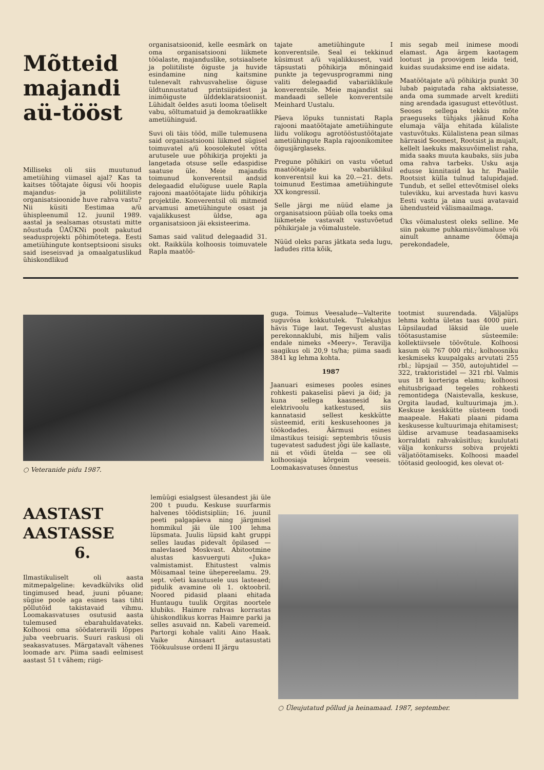Mõtteid majandi aü-tööst
Milliseks oli siis muutunud ametiühing viimasel ajal? Kas ta kaitses töötajate õigusi või hoopis majandus- ja poliitiliste organisatsioonide huve rahva vastu? Nii küsiti Eestimaa a/ü ühispleenumil 12. juunil 1989. aastal ja sealsamas otsustati mitte nõustuda ÜAÜKNi poolt pakutud seadusprojekti põhimõtetega. Eesti ametiühingute kontseptsiooni sisuks said iseseisvad ja omaalgatuslikud ühiskondlikud
organisatsioonid, kelle eesmärk on oma organisatsiooni liikmete tööalaste, majanduslike, sotsiaalsete ja poliitiliste õiguste ja huvide esindamine ning kaitsmine tulenevalt rahvusvahelise õiguse üldtunnustatud printsiipidest ja inimõiguste ülddeklaratsioonist. Lühidalt öeldes asuti looma tõeliselt vabu, sõltumatuid ja demokraatlikke ametiühinguid.
Suvi oli täis tööd, mille tulemusena said organisatsiooni liikmed sügisel toimuvatel a/ü koosolekutel võtta arutusele uue põhikirja projekti ja langetada otsuse selle edaspidise saatuse üle. Meie majandis toimunud konverentsil andsid delegaadid eluõiguse uuele Rapla rajooni maatöötajate liidu põhikirja projektile. Konverentsil oli mitmeid arvamusi ametiühingute osast ja vajalikkusest üldse, aga organisatsioon jäi eksisteerima.
Samas said valitud delegaadid 31. okt. Raikküla kolhoosis toimuvatele Rapla maatöö-
tajate ametiühingute I konverentsile. Seal ei tekkinud küsimust a/ü vajalikkusest, vaid täpsustati põhikirja mõningaid punkte ja tegevusprogrammi ning valiti delegaadid vabariiklikule konverentsile. Meie majandist sai mandaadi sellele konverentsile Meinhard Uustalu.
Päeva lõpuks tunnistati Rapla rajooni maatöötajate ametiühingute liidu volikogu agrotööstustöötajate ametiühingute Rapla rajoonikomitee õigusjärglaseks.
Pregune põhikiri on vastu võetud maatöötajate vabariiklikul konverentsil kui ka 20.—21. dets. toimunud Eestimaa ametiühingute XX kongressil.
Selle järgi me nüüd elame ja organisatsioon püüab olla toeks oma liikmetele vastavalt vastuvõetud põhikirjale ja võimalustele.
Nüüd oleks paras jätkata seda lugu, ladudes ritta kõik,
mis segab meil inimese moodi elamast. Aga ärgem kaotagem lootust ja proovigem leida teid, kuidas suudaksime end ise aidata.
Maatöötajate a/ü põhikirja punkt 30 lubab paigutada raha aktsiatesse, anda oma summade arvelt krediiti ning arendada igasugust ettevõtlust. Seoses sellega tekkis mõte praeguseks tühjaks jäänud Koha elumaja välja ehitada külaliste vastuvõtuks. Külalistena pean silmas härrasid Soomest, Rootsist ja mujalt, kellelt laekuks maksuvõimelist raha, mida saaks muuta kaubaks, siis juba oma rahva tarbeks. Usku asja edusse kinnitasid ka hr. Paalile Rootsist külla tulnud talupidajad. Tundub, et sellel ettevõtmisel oleks tulevikku, kui arvestada huvi kasvu Eesti vastu ja aina uusi avatavaid ühendusteid välismaailmaga.
Üks võimalustest oleks selline. Me siin pakume puhkamisvõimaluse või ainult anname öömaja perekondadele,
○ Veteranide pidu 1987.
guga. Toimus Veesalude—Valterite suguvõsa kokkutulek. Tulekahjus hävis Tiige laut. Tegevust alustas perekonnaklubi, mis hiljem valis endale nimeks «Meery». Teravilja saagikus oli 20,9 ts/ha; piima saadi 3841 kg lehma kohta.
1987
Jaanuari esimeses pooles esines rohkesti pakaselisi päevi ja öid; ja kuna sellega kaasnesid ka elektrivoolu katkestused, siis kannatasid sellest keskkütte süsteemid, eriti keskusehoones ja töökodades. Äärmusi esines ilmastikus teisigi: septembris tõusis tugevatest sadudest jõgi üle kallaste, nii et võidi ütelda — see oli kolhoosiaja kõrgeim veeseis. Loomakasvatuses õnnestus
tootmist suurendada. Väljalüps lehma kohta ületas taas 4000 piiri. Lüpsilaudad läksid üle uuele töötasustamise süsteemile: kollektiivsele töövõtule. Kolhoosi kasum oli 767 000 rbl.; kolhoosniku keskmiseks kuupalgaks arvutati 255 rbl.; lüpsjail — 350, autojuhtidel — 322, traktoristidel — 321 rbl. Valmis uus 18 korteriga elamu; kolhoosi ehitusbrigaad tegeles rohkesti remontidega (Naistevalla, keskuse, Orgita laudad, kultuurimaja jm.). Keskuse keskkütte süsteem toodi maapeale. Hakati plaani pidama keskusesse kultuurimaja ehitamisest; üldise arvamuse teadasaamiseks korraldati rahvaküsitlus; kuulutati välja konkurss sobiva projekti väljatöötamiseks. Kolhoosi maadel töötasid geoloogid, kes olevat ot-
AASTAST
AASTASSE
6.
Ilmastikuliselt oli aasta mitmepalgeline: kevadkülviks olid tingimused head, juuni põuane; sügise poole aga esines taas tihti põllutöid takistavaid vihmu. Loomakasvatuses osutusid aasta tulemused ebarahuldavateks. Kolhoosi oma söödatera­vili lõppes juba veebruaris. Suuri raskusi oli seakasvatuses. Märgatavalt vähenes loomade arv. Piima saadi eelmisest aastast 51 t vähem; riigi-
lemüügi esialgsest ülesandest jäi üle 200 t puudu. Keskuse suurfarmis halvenes töödistsipliin; 16. juunil peeti palgapäeva ning järgmisel hommikul jäi üle 100 lehma lüpsmata. Juulis lüpsid kaht gruppi selles laudas pidevalt õpilased — malevlased Moskvast. Abitootmine alustas kasvuerguti «Juka» valmistamist. Ehitustest valmis Mõisamaal teine ühepereelamu. 29. sept. võeti kasutusele uus lasteaed; pidulik avamine oli 1. oktoobril. Noored pidasid plaani ehitada Huntaugu tuulik Orgitas noortele klubiks. Haimre rahvas korrastas ühiskondlikus korras Haimre parki ja selles asuvaid nn. Kabeli varemeid. Partorgi kohale valiti Aino Haak. Vaike Ainsaart autasustati Töökuulsuse ordeni II järgu
○ Üleujutatud põllud ja heinamaad. 1987, september.